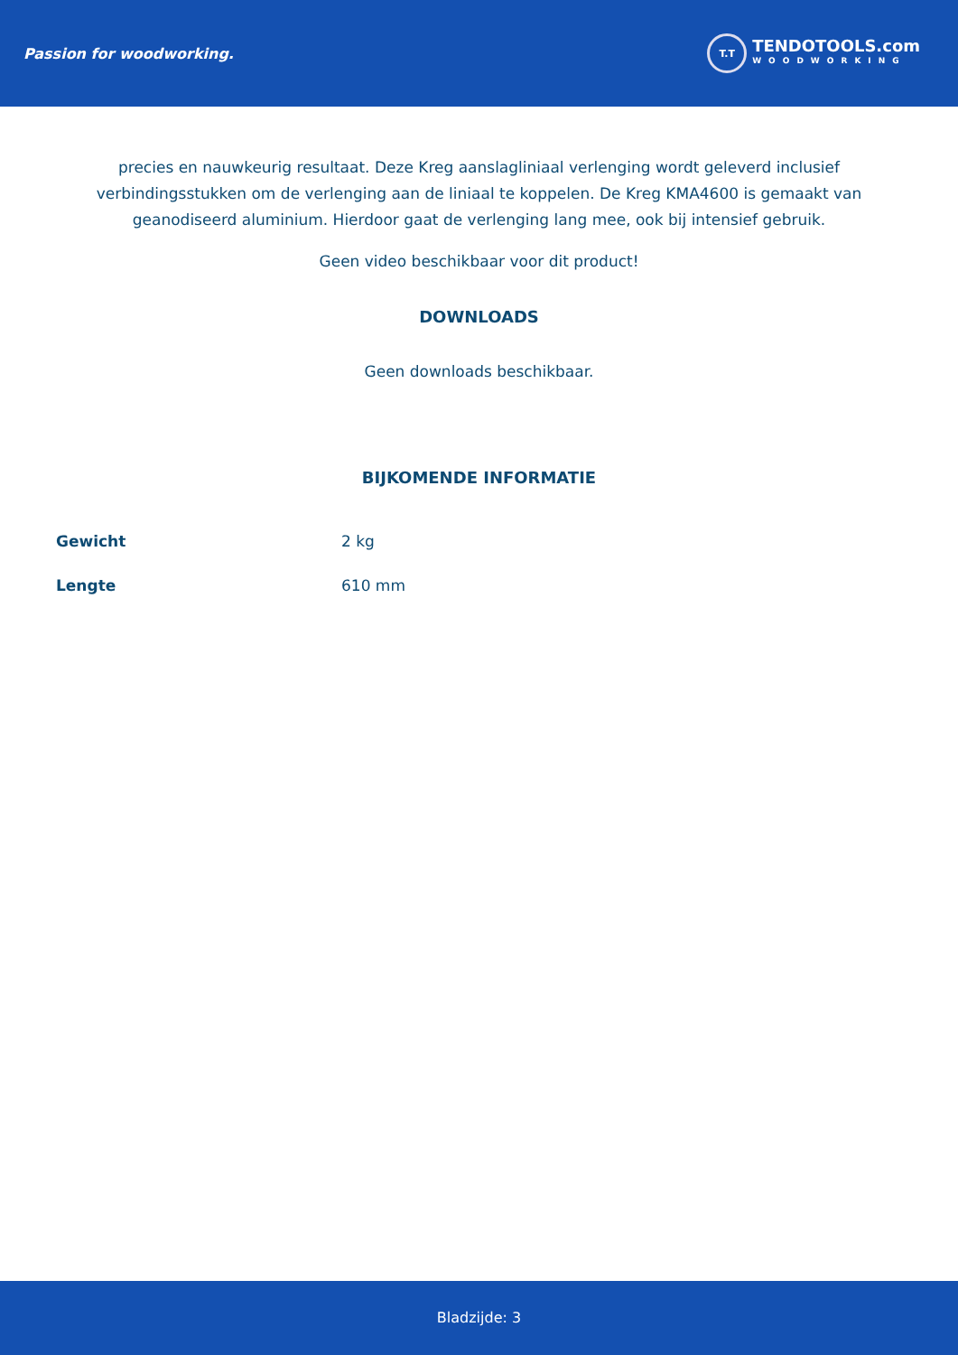Passion for woodworking.
T.T
TENDOTOOLS.com
WOODWORKING
precies en nauwkeurig resultaat. Deze Kreg aanslagliniaal verlenging wordt geleverd inclusief verbindingsstukken om de verlenging aan de liniaal te koppelen. De Kreg KMA4600 is gemaakt van geanodiseerd aluminium. Hierdoor gaat de verlenging lang mee, ook bij intensief gebruik.
Geen video beschikbaar voor dit product!
DOWNLOADS
Geen downloads beschikbaar.
BIJKOMENDE INFORMATIE
| Gewicht | 2 kg |
| Lengte | 610 mm |
Bladzijde: 3